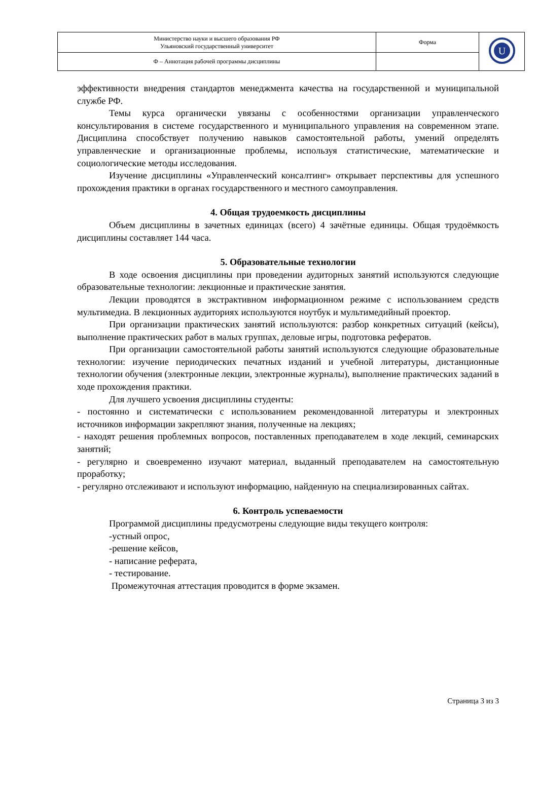| Министерство науки и высшего образования РФ Ульяновский государственный университет | Форма | U |
| Ф – Аннотация рабочей программы дисциплины | | |
эффективности внедрения стандартов менеджмента качества на государственной и муниципальной службе РФ.
Темы курса органически увязаны с особенностями организации управленческого консультирования в системе государственного и муниципального управления на современном этапе. Дисциплина способствует получению навыков самостоятельной работы, умений определять управленческие и организационные проблемы, используя статистические, математические и социологические методы исследования.
Изучение дисциплины «Управленческий консалтинг» открывает перспективы для успешного прохождения практики в органах государственного и местного самоуправления.
4. Общая трудоемкость дисциплины
Объем дисциплины в зачетных единицах (всего) 4 зачётные единицы. Общая трудоёмкость дисциплины составляет 144 часа.
5. Образовательные технологии
В ходе освоения дисциплины при проведении аудиторных занятий используются следующие образовательные технологии: лекционные и практические занятия.
Лекции проводятся в экстрактивном информационном режиме с использованием средств мультимедиа. В лекционных аудиториях используются ноутбук и мультимедийный проектор.
При организации практических занятий используются: разбор конкретных ситуаций (кейсы), выполнение практических работ в малых группах, деловые игры, подготовка рефератов.
При организации самостоятельной работы занятий используются следующие образовательные технологии: изучение периодических печатных изданий и учебной литературы, дистанционные технологии обучения (электронные лекции, электронные журналы), выполнение практических заданий в ходе прохождения практики.
Для лучшего усвоения дисциплины студенты:
- постоянно и систематически с использованием рекомендованной литературы и электронных источников информации закрепляют знания, полученные на лекциях;
- находят решения проблемных вопросов, поставленных преподавателем в ходе лекций, семинарских занятий;
- регулярно и своевременно изучают материал, выданный преподавателем на самостоятельную проработку;
- регулярно отслеживают и используют информацию, найденную на специализированных сайтах.
6. Контроль успеваемости
Программой дисциплины предусмотрены следующие виды текущего контроля:
-устный опрос,
-решение кейсов,
- написание реферата,
- тестирование.
Промежуточная аттестация проводится в форме экзамен.
Страница 3 из 3